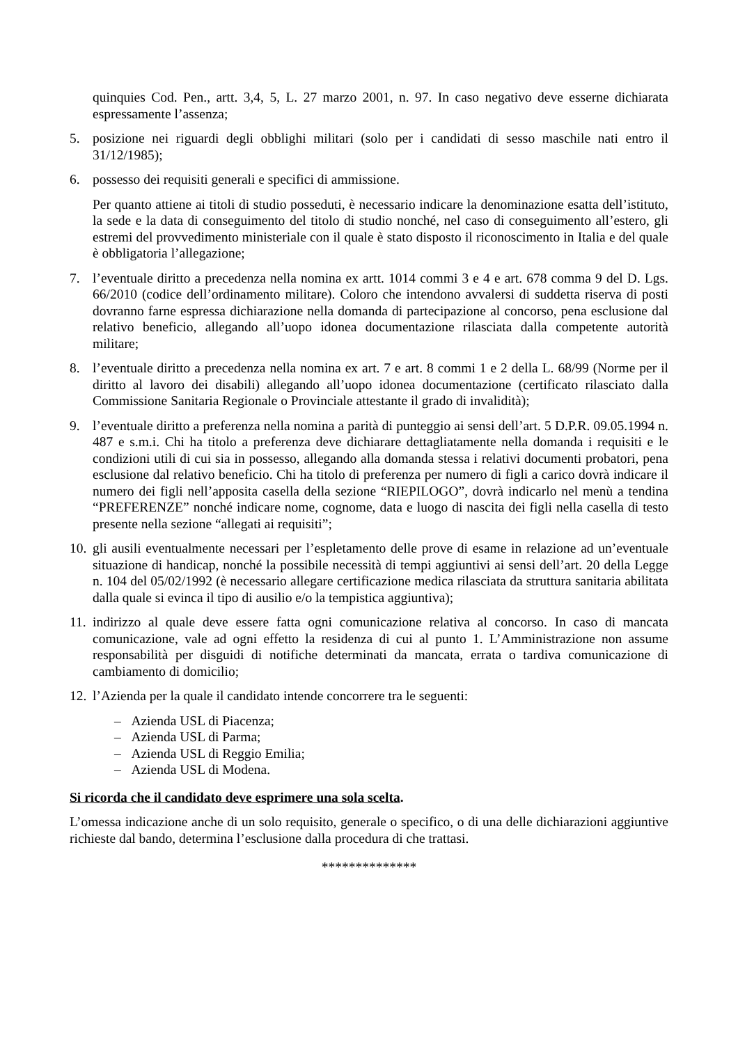quinquies Cod. Pen., artt. 3,4, 5, L. 27 marzo 2001, n. 97. In caso negativo deve esserne dichiarata espressamente l’assenza;
5. posizione nei riguardi degli obblighi militari (solo per i candidati di sesso maschile nati entro il 31/12/1985);
6. possesso dei requisiti generali e specifici di ammissione.
Per quanto attiene ai titoli di studio posseduti, è necessario indicare la denominazione esatta dell’istituto, la sede e la data di conseguimento del titolo di studio nonché, nel caso di conseguimento all’estero, gli estremi del provvedimento ministeriale con il quale è stato disposto il riconoscimento in Italia e del quale è obbligatoria l’allegazione;
7. l’eventuale diritto a precedenza nella nomina ex artt. 1014 commi 3 e 4 e art. 678 comma 9 del D. Lgs. 66/2010 (codice dell’ordinamento militare). Coloro che intendono avvalersi di suddetta riserva di posti dovranno farne espressa dichiarazione nella domanda di partecipazione al concorso, pena esclusione dal relativo beneficio, allegando all’uopo idonea documentazione rilasciata dalla competente autorità militare;
8. l’eventuale diritto a precedenza nella nomina ex art. 7 e art. 8 commi 1 e 2 della L. 68/99 (Norme per il diritto al lavoro dei disabili) allegando all’uopo idonea documentazione (certificato rilasciato dalla Commissione Sanitaria Regionale o Provinciale attestante il grado di invalidità);
9. l’eventuale diritto a preferenza nella nomina a parità di punteggio ai sensi dell’art. 5 D.P.R. 09.05.1994 n. 487 e s.m.i. Chi ha titolo a preferenza deve dichiarare dettagliatamente nella domanda i requisiti e le condizioni utili di cui sia in possesso, allegando alla domanda stessa i relativi documenti probatori, pena esclusione dal relativo beneficio. Chi ha titolo di preferenza per numero di figli a carico dovrà indicare il numero dei figli nell’apposita casella della sezione “RIEPILOGO”, dovrà indicarlo nel menù a tendina “PREFERENZE” nonché indicare nome, cognome, data e luogo di nascita dei figli nella casella di testo presente nella sezione “allegati ai requisiti”;
10. gli ausili eventualmente necessari per l’espletamento delle prove di esame in relazione ad un’eventuale situazione di handicap, nonché la possibile necessità di tempi aggiuntivi ai sensi dell’art. 20 della Legge n. 104 del 05/02/1992 (è necessario allegare certificazione medica rilasciata da struttura sanitaria abilitata dalla quale si evinca il tipo di ausilio e/o la tempistica aggiuntiva);
11. indirizzo al quale deve essere fatta ogni comunicazione relativa al concorso. In caso di mancata comunicazione, vale ad ogni effetto la residenza di cui al punto 1. L’Amministrazione non assume responsabilità per disguidi di notifiche determinati da mancata, errata o tardiva comunicazione di cambiamento di domicilio;
12. l’Azienda per la quale il candidato intende concorrere tra le seguenti:
– Azienda USL di Piacenza;
– Azienda USL di Parma;
– Azienda USL di Reggio Emilia;
– Azienda USL di Modena.
Si ricorda che il candidato deve esprimere una sola scelta.
L’omessa indicazione anche di un solo requisito, generale o specifico, o di una delle dichiarazioni aggiuntive richieste dal bando, determina l’esclusione dalla procedura di che trattasi.
**************